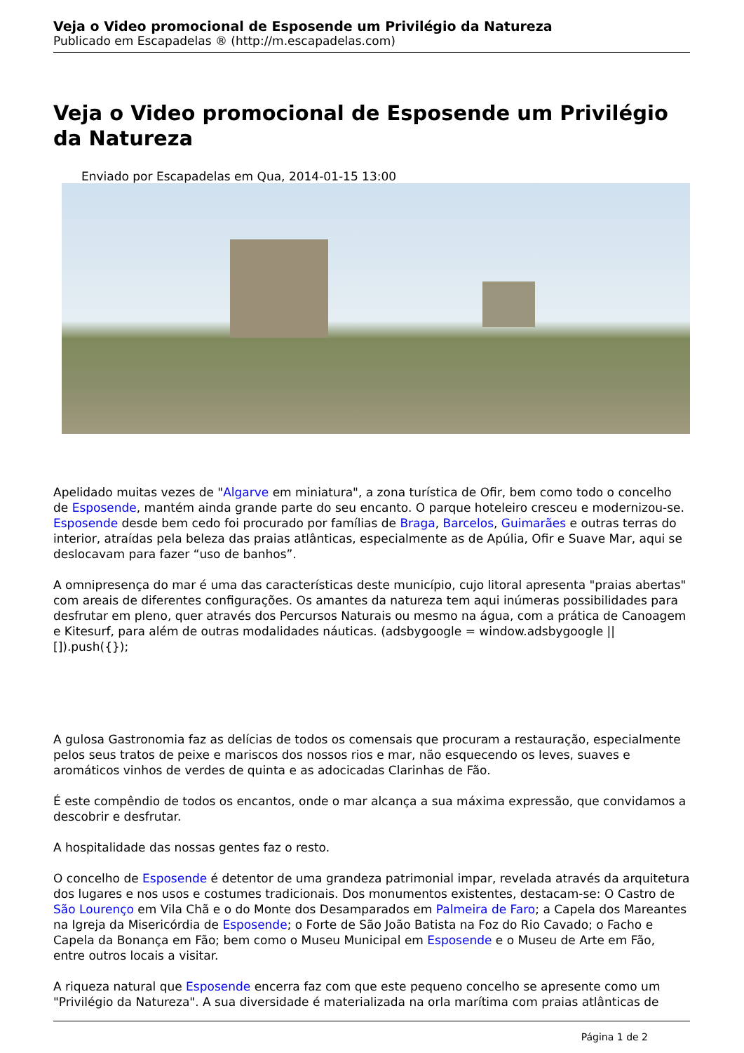Veja o Video promocional de Esposende um Privilégio da Natureza
Publicado em Escapadelas ® (http://m.escapadelas.com)
Veja o Video promocional de Esposende um Privilégio da Natureza
Enviado por Escapadelas em Qua, 2014-01-15 13:00
Apelidado muitas vezes de "Algarve em miniatura", a zona turística de Ofir, bem como todo o concelho de Esposende, mantém ainda grande parte do seu encanto. O parque hoteleiro cresceu e modernizou-se. Esposende desde bem cedo foi procurado por famílias de Braga, Barcelos, Guimarães e outras terras do interior, atraídas pela beleza das praias atlânticas, especialmente as de Apúlia, Ofir e Suave Mar, aqui se deslocavam para fazer “uso de banhos”.
A omnipresença do mar é uma das características deste município, cujo litoral apresenta "praias abertas" com areais de diferentes configurações. Os amantes da natureza tem aqui inúmeras possibilidades para desfrutar em pleno, quer através dos Percursos Naturais ou mesmo na água, com a prática de Canoagem e Kitesurf, para além de outras modalidades náuticas. (adsbygoogle = window.adsbygoogle || []).push({});
A gulosa Gastronomia faz as delícias de todos os comensais que procuram a restauração, especialmente pelos seus tratos de peixe e mariscos dos nossos rios e mar, não esquecendo os leves, suaves e aromáticos vinhos de verdes de quinta e as adocicadas Clarinhas de Fão.
É este compêndio de todos os encantos, onde o mar alcança a sua máxima expressão, que convidamos a descobrir e desfrutar.
A hospitalidade das nossas gentes faz o resto.
O concelho de Esposende é detentor de uma grandeza patrimonial impar, revelada através da arquitetura dos lugares e nos usos e costumes tradicionais. Dos monumentos existentes, destacam-se: O Castro de São Lourenço em Vila Chã e o do Monte dos Desamparados em Palmeira de Faro; a Capela dos Mareantes na Igreja da Misericórdia de Esposende; o Forte de São João Batista na Foz do Rio Cavado; o Facho e Capela da Bonança em Fão; bem como o Museu Municipal em Esposende e o Museu de Arte em Fão, entre outros locais a visitar.
A riqueza natural que Esposende encerra faz com que este pequeno concelho se apresente como um "Privilégio da Natureza". A sua diversidade é materializada na orla marítima com praias atlânticas de
Página 1 de 2